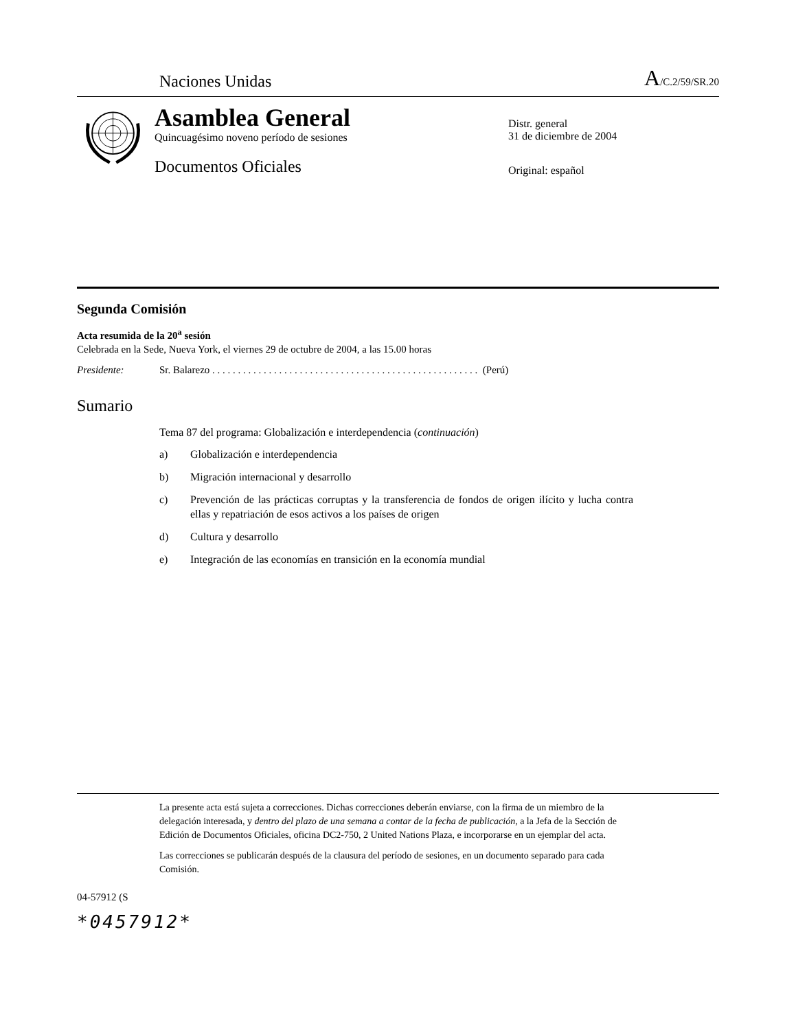Naciones Unidas A/C.2/59/SR.20
Asamblea General
Quincuagésimo noveno período de sesiones
Documentos Oficiales
Distr. general
31 de diciembre de 2004
Original: español
Segunda Comisión
Acta resumida de la 20<sup>a</sup> sesión
Celebrada en la Sede, Nueva York, el viernes 29 de octubre de 2004, a las 15.00 horas
Presidente: Sr. Balarezo . . . . . . . . . . . . . . . . . . . . . . . . . . . . . . . . . . . . . . . . . . . . . . . . . . . . (Perú)
Sumario
Tema 87 del programa: Globalización e interdependencia (continuación)
a) Globalización e interdependencia
b) Migración internacional y desarrollo
c) Prevención de las prácticas corruptas y la transferencia de fondos de origen ilícito y lucha contra ellas y repatriación de esos activos a los países de origen
d) Cultura y desarrollo
e) Integración de las economías en transición en la economía mundial
La presente acta está sujeta a correcciones. Dichas correcciones deberán enviarse, con la firma de un miembro de la delegación interesada, y dentro del plazo de una semana a contar de la fecha de publicación, a la Jefa de la Sección de Edición de Documentos Oficiales, oficina DC2-750, 2 United Nations Plaza, e incorporarse en un ejemplar del acta.
Las correcciones se publicarán después de la clausura del período de sesiones, en un documento separado para cada Comisión.
04-57912 (S
*0457912*